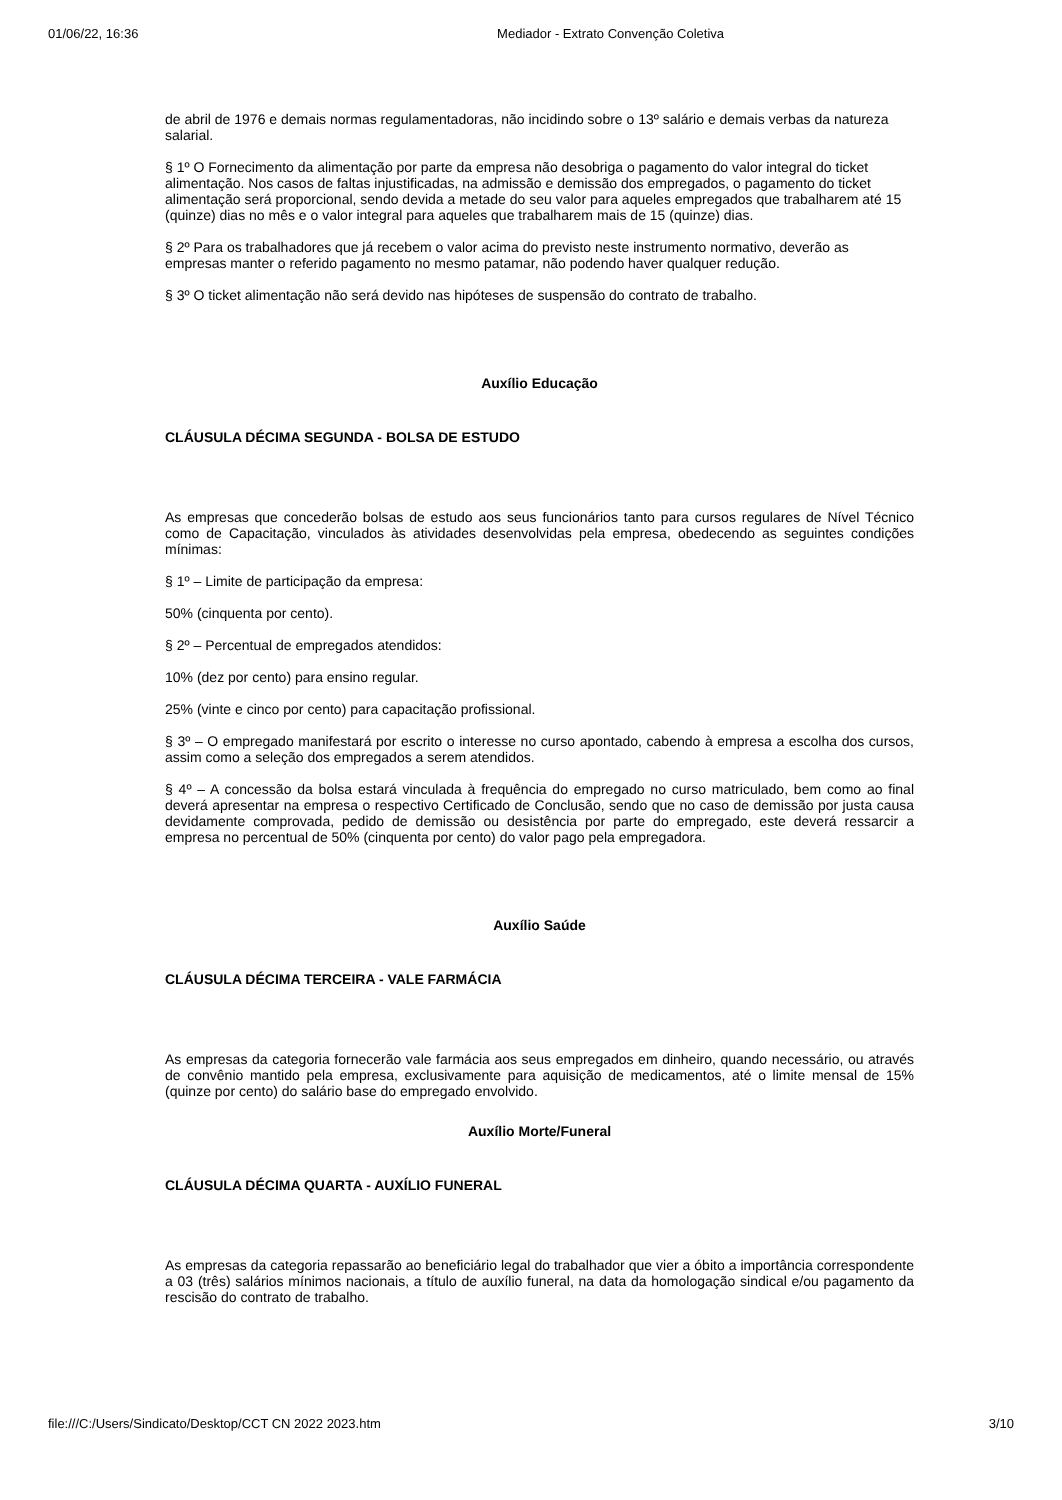01/06/22, 16:36 Mediador - Extrato Convenção Coletiva
de abril de 1976 e demais normas regulamentadoras, não incidindo sobre o 13º salário e demais verbas da natureza salarial.
§ 1º O Fornecimento da alimentação por parte da empresa não desobriga o pagamento do valor integral do ticket alimentação. Nos casos de faltas injustificadas, na admissão e demissão dos empregados, o pagamento do ticket alimentação será proporcional, sendo devida a metade do seu valor para aqueles empregados que trabalharem até 15 (quinze) dias no mês e o valor integral para aqueles que trabalharem mais de 15 (quinze) dias.
§ 2º Para os trabalhadores que já recebem o valor acima do previsto neste instrumento normativo, deverão as empresas manter o referido pagamento no mesmo patamar, não podendo haver qualquer redução.
§ 3º O ticket alimentação não será devido nas hipóteses de suspensão do contrato de trabalho.
Auxílio Educação
CLÁUSULA DÉCIMA SEGUNDA - BOLSA DE ESTUDO
As empresas que concederão bolsas de estudo aos seus funcionários tanto para cursos regulares de Nível Técnico como de Capacitação, vinculados às atividades desenvolvidas pela empresa, obedecendo as seguintes condições mínimas:
§ 1º – Limite de participação da empresa:
50% (cinquenta por cento).
§ 2º – Percentual de empregados atendidos:
10% (dez por cento) para ensino regular.
25% (vinte e cinco por cento) para capacitação profissional.
§ 3º – O empregado manifestará por escrito o interesse no curso apontado, cabendo à empresa a escolha dos cursos, assim como a seleção dos empregados a serem atendidos.
§ 4º – A concessão da bolsa estará vinculada à frequência do empregado no curso matriculado, bem como ao final deverá apresentar na empresa o respectivo Certificado de Conclusão, sendo que no caso de demissão por justa causa devidamente comprovada, pedido de demissão ou desistência por parte do empregado, este deverá ressarcir a empresa no percentual de 50% (cinquenta por cento) do valor pago pela empregadora.
Auxílio Saúde
CLÁUSULA DÉCIMA TERCEIRA - VALE FARMÁCIA
As empresas da categoria fornecerão vale farmácia aos seus empregados em dinheiro, quando necessário, ou através de convênio mantido pela empresa, exclusivamente para aquisição de medicamentos, até o limite mensal de 15% (quinze por cento) do salário base do empregado envolvido.
Auxílio Morte/Funeral
CLÁUSULA DÉCIMA QUARTA - AUXÍLIO FUNERAL
As empresas da categoria repassarão ao beneficiário legal do trabalhador que vier a óbito a importância correspondente a 03 (três) salários mínimos nacionais, a título de auxílio funeral, na data da homologação sindical e/ou pagamento da rescisão do contrato de trabalho.
file:///C:/Users/Sindicato/Desktop/CCT CN 2022 2023.htm 3/10